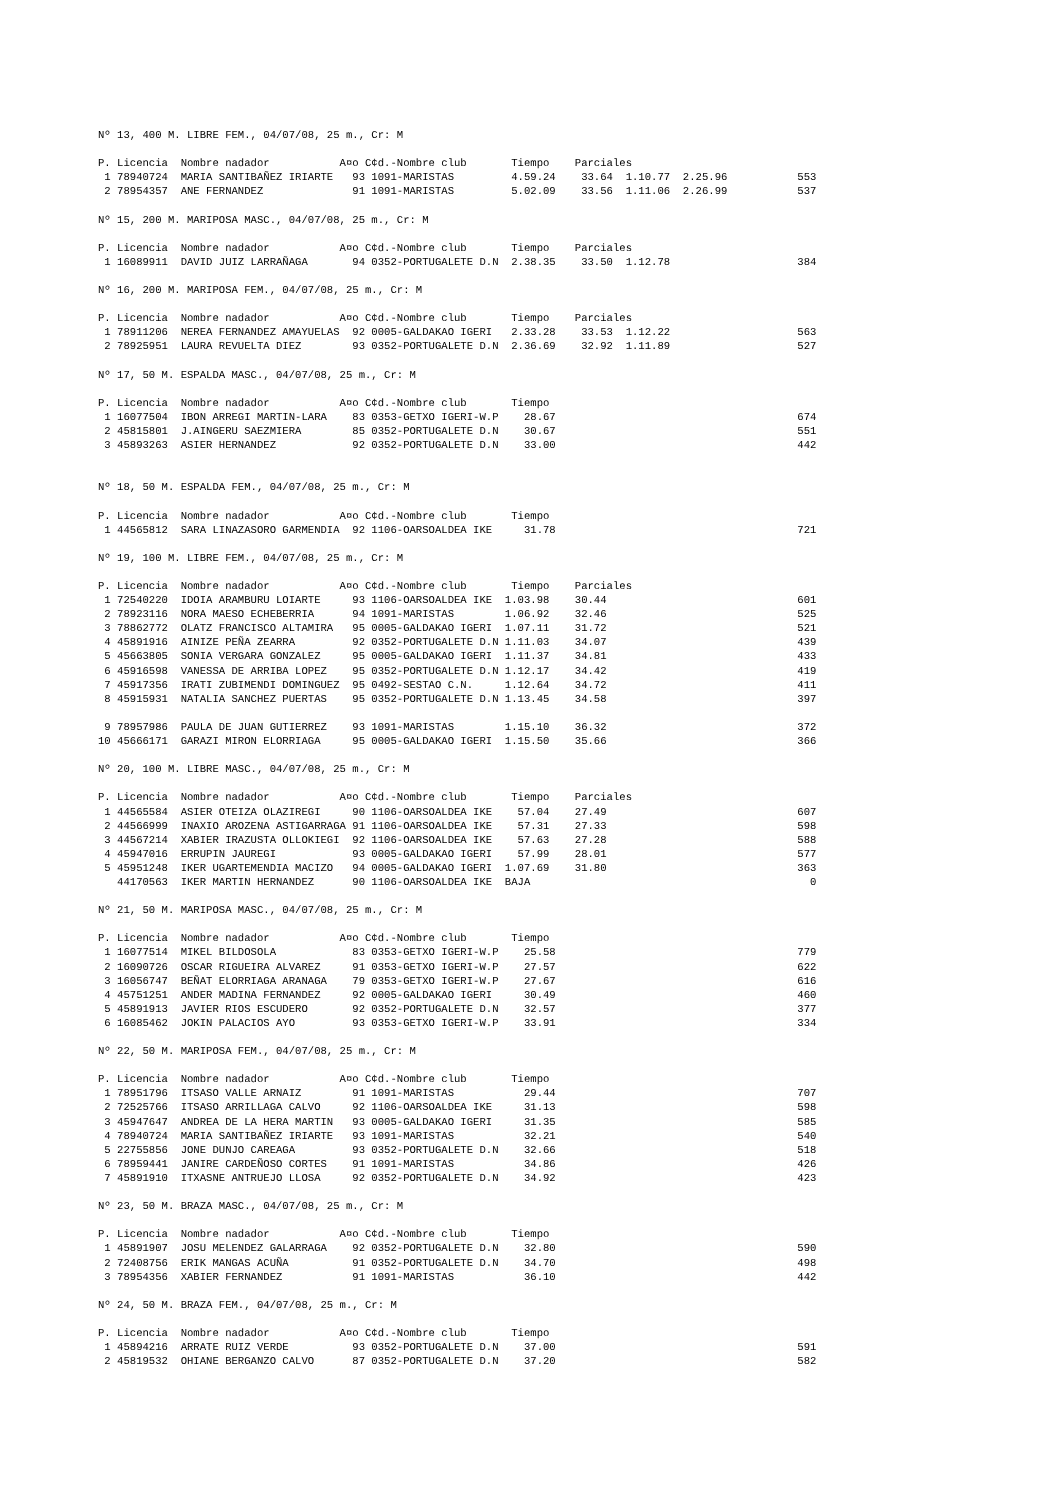Nº 13, 400 M. LIBRE FEM., 04/07/08, 25 m., Cr: M

P. Licencia  Nombre nadador           A¤o C¢d.-Nombre club       Tiempo    Parciales
 1 78940724  MARIA SANTIBAÑEZ IRIARTE   93 1091-MARISTAS         4.59.24    33.64  1.10.77  2.25.96           553
 2 78954357  ANE FERNANDEZ              91 1091-MARISTAS         5.02.09    33.56  1.11.06  2.26.99           537

Nº 15, 200 M. MARIPOSA MASC., 04/07/08, 25 m., Cr: M

P. Licencia  Nombre nadador           A¤o C¢d.-Nombre club       Tiempo    Parciales
 1 16089911  DAVID JUIZ LARRAÑAGA       94 0352-PORTUGALETE D.N  2.38.35    33.50  1.12.78                    384

Nº 16, 200 M. MARIPOSA FEM., 04/07/08, 25 m., Cr: M

P. Licencia  Nombre nadador           A¤o C¢d.-Nombre club       Tiempo    Parciales
 1 78911206  NEREA FERNANDEZ AMAYUELAS  92 0005-GALDAKAO IGERI   2.33.28    33.53  1.12.22                    563
 2 78925951  LAURA REVUELTA DIEZ        93 0352-PORTUGALETE D.N  2.36.69    32.92  1.11.89                    527

Nº 17, 50 M. ESPALDA MASC., 04/07/08, 25 m., Cr: M

P. Licencia  Nombre nadador           A¤o C¢d.-Nombre club       Tiempo
 1 16077504  IBON ARREGI MARTIN-LARA    83 0353-GETXO IGERI-W.P    28.67                                      674
 2 45815801  J.AINGERU SAEZMIERA        85 0352-PORTUGALETE D.N    30.67                                      551
 3 45893263  ASIER HERNANDEZ            92 0352-PORTUGALETE D.N    33.00                                      442


Nº 18, 50 M. ESPALDA FEM., 04/07/08, 25 m., Cr: M

P. Licencia  Nombre nadador           A¤o C¢d.-Nombre club       Tiempo
 1 44565812  SARA LINAZASORO GARMENDIA  92 1106-OARSOALDEA IKE     31.78                                      721

Nº 19, 100 M. LIBRE FEM., 04/07/08, 25 m., Cr: M

P. Licencia  Nombre nadador           A¤o C¢d.-Nombre club       Tiempo    Parciales
 1 72540220  IDOIA ARAMBURU LOIARTE     93 1106-OARSOALDEA IKE  1.03.98    30.44                              601
 2 78923116  NORA MAESO ECHEBERRIA      94 1091-MARISTAS        1.06.92    32.46                              525
 3 78862772  OLATZ FRANCISCO ALTAMIRA   95 0005-GALDAKAO IGERI  1.07.11    31.72                              521
 4 45891916  AINIZE PEÑA ZEARRA         92 0352-PORTUGALETE D.N 1.11.03    34.07                              439
 5 45663805  SONIA VERGARA GONZALEZ     95 0005-GALDAKAO IGERI  1.11.37    34.81                              433
 6 45916598  VANESSA DE ARRIBA LOPEZ    95 0352-PORTUGALETE D.N 1.12.17    34.42                              419
 7 45917356  IRATI ZUBIMENDI DOMINGUEZ  95 0492-SESTAO C.N.     1.12.64    34.72                              411
 8 45915931  NATALIA SANCHEZ PUERTAS    95 0352-PORTUGALETE D.N 1.13.45    34.58                              397

 9 78957986  PAULA DE JUAN GUTIERREZ    93 1091-MARISTAS        1.15.10    36.32                              372
10 45666171  GARAZI MIRON ELORRIAGA     95 0005-GALDAKAO IGERI  1.15.50    35.66                              366

Nº 20, 100 M. LIBRE MASC., 04/07/08, 25 m., Cr: M

P. Licencia  Nombre nadador           A¤o C¢d.-Nombre club       Tiempo    Parciales
 1 44565584  ASIER OTEIZA OLAZIREGI     90 1106-OARSOALDEA IKE    57.04    27.49                              607
 2 44566999  INAXIO AROZENA ASTIGARRAGA 91 1106-OARSOALDEA IKE    57.31    27.33                              598
 3 44567214  XABIER IRAZUSTA OLLOKIEGI  92 1106-OARSOALDEA IKE    57.63    27.28                              588
 4 45947016  ERRUPIN JAUREGI            93 0005-GALDAKAO IGERI    57.99    28.01                              577
 5 45951248  IKER UGARTEMENDIA MACIZO   94 0005-GALDAKAO IGERI  1.07.69    31.80                              363
   44170563  IKER MARTIN HERNANDEZ      90 1106-OARSOALDEA IKE  BAJA                                            0

Nº 21, 50 M. MARIPOSA MASC., 04/07/08, 25 m., Cr: M

P. Licencia  Nombre nadador           A¤o C¢d.-Nombre club       Tiempo
 1 16077514  MIKEL BILDOSOLA            83 0353-GETXO IGERI-W.P    25.58                                      779
 2 16090726  OSCAR RIGUEIRA ALVAREZ     91 0353-GETXO IGERI-W.P    27.57                                      622
 3 16056747  BEÑAT ELORRIAGA ARANAGA    79 0353-GETXO IGERI-W.P    27.67                                      616
 4 45751251  ANDER MADINA FERNANDEZ     92 0005-GALDAKAO IGERI     30.49                                      460
 5 45891913  JAVIER RIOS ESCUDERO       92 0352-PORTUGALETE D.N    32.57                                      377
 6 16085462  JOKIN PALACIOS AYO         93 0353-GETXO IGERI-W.P    33.91                                      334

Nº 22, 50 M. MARIPOSA FEM., 04/07/08, 25 m., Cr: M

P. Licencia  Nombre nadador           A¤o C¢d.-Nombre club       Tiempo
 1 78951796  ITSASO VALLE ARNAIZ        91 1091-MARISTAS           29.44                                      707
 2 72525766  ITSASO ARRILLAGA CALVO     92 1106-OARSOALDEA IKE     31.13                                      598
 3 45947647  ANDREA DE LA HERA MARTIN   93 0005-GALDAKAO IGERI     31.35                                      585
 4 78940724  MARIA SANTIBAÑEZ IRIARTE   93 1091-MARISTAS           32.21                                      540
 5 22755856  JONE DUNJO CAREAGA         93 0352-PORTUGALETE D.N    32.66                                      518
 6 78959441  JANIRE CARDEÑOSO CORTES    91 1091-MARISTAS           34.86                                      426
 7 45891910  ITXASNE ANTRUEJO LLOSA     92 0352-PORTUGALETE D.N    34.92                                      423

Nº 23, 50 M. BRAZA MASC., 04/07/08, 25 m., Cr: M

P. Licencia  Nombre nadador           A¤o C¢d.-Nombre club       Tiempo
 1 45891907  JOSU MELENDEZ GALARRAGA    92 0352-PORTUGALETE D.N    32.80                                      590
 2 72408756  ERIK MANGAS ACUÑA          91 0352-PORTUGALETE D.N    34.70                                      498
 3 78954356  XABIER FERNANDEZ           91 1091-MARISTAS           36.10                                      442

Nº 24, 50 M. BRAZA FEM., 04/07/08, 25 m., Cr: M

P. Licencia  Nombre nadador           A¤o C¢d.-Nombre club       Tiempo
 1 45894216  ARRATE RUIZ VERDE          93 0352-PORTUGALETE D.N    37.00                                      591
 2 45819532  OHIANE BERGANZO CALVO      87 0352-PORTUGALETE D.N    37.20                                      582